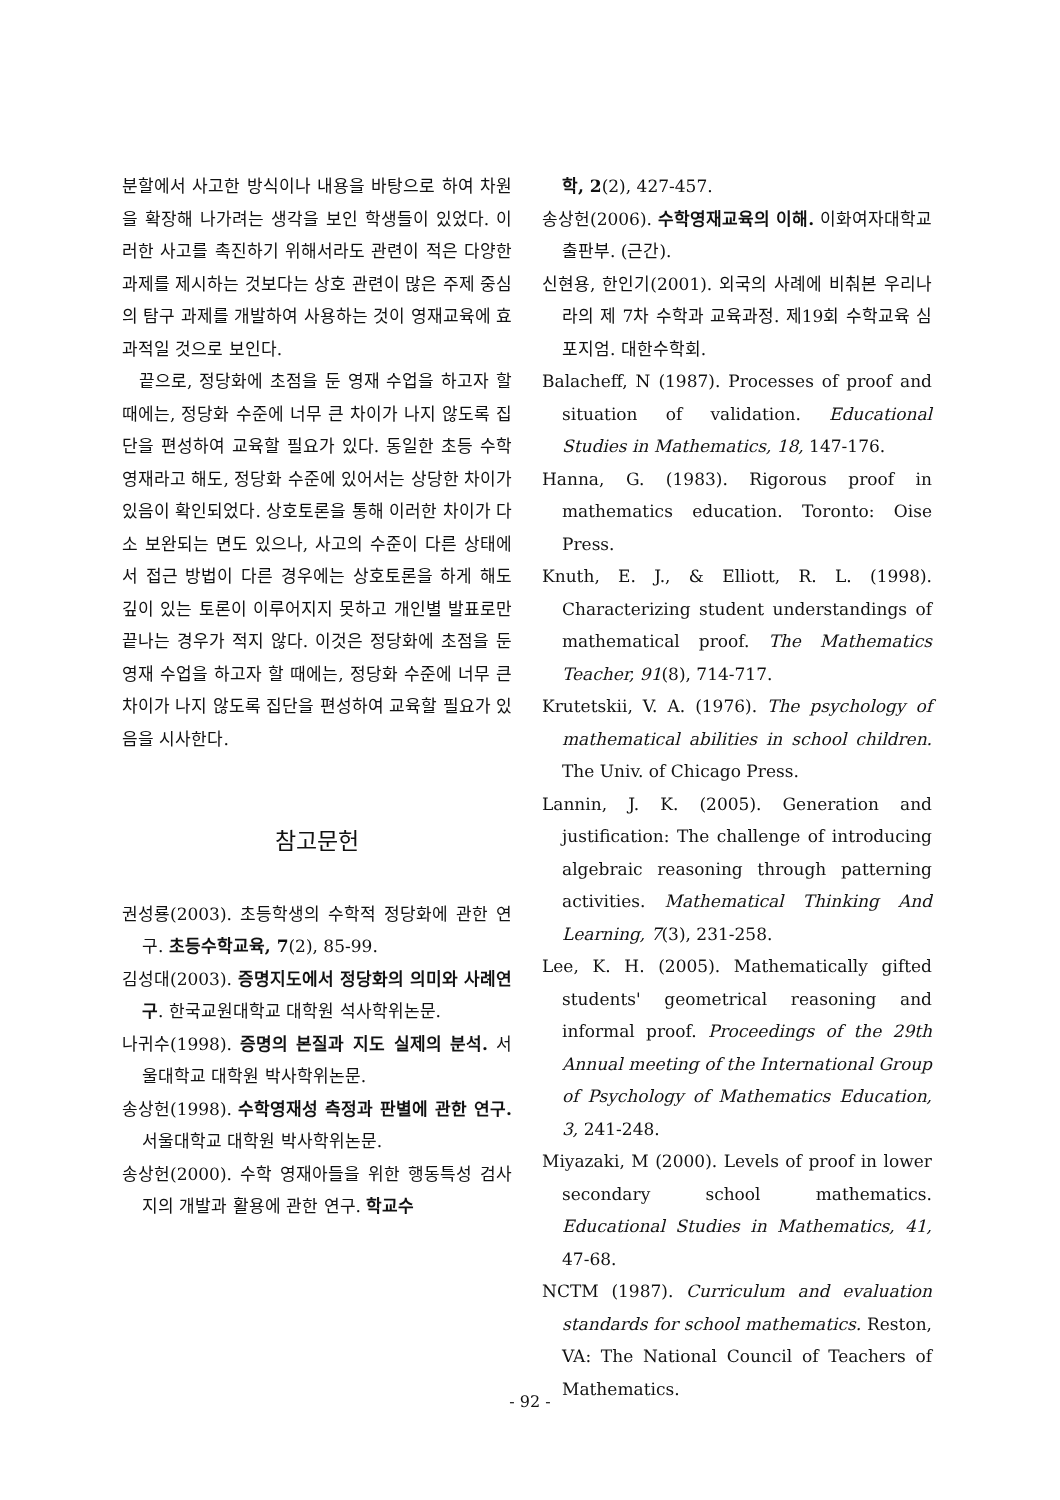분할에서 사고한 방식이나 내용을 바탕으로 하여 차원을 확장해 나가려는 생각을 보인 학생들이 있었다. 이러한 사고를 촉진하기 위해서라도 관련이 적은 다양한 과제를 제시하는 것보다는 상호 관련이 많은 주제 중심의 탐구 과제를 개발하여 사용하는 것이 영재교육에 효과적일 것으로 보인다.
끝으로, 정당화에 초점을 둔 영재 수업을 하고자 할 때에는, 정당화 수준에 너무 큰 차이가 나지 않도록 집단을 편성하여 교육할 필요가 있다. 동일한 초등 수학영재라고 해도, 정당화 수준에 있어서는 상당한 차이가 있음이 확인되었다. 상호토론을 통해 이러한 차이가 다소 보완되는 면도 있으나, 사고의 수준이 다른 상태에서 접근 방법이 다른 경우에는 상호토론을 하게 해도 깊이 있는 토론이 이루어지지 못하고 개인별 발표로만 끝나는 경우가 적지 않다. 이것은 정당화에 초점을 둔 영재 수업을 하고자 할 때에는, 정당화 수준에 너무 큰 차이가 나지 않도록 집단을 편성하여 교육할 필요가 있음을 시사한다.
참고문헌
권성룡(2003). 초등학생의 수학적 정당화에 관한 연구. 초등수학교육, 7(2), 85-99.
김성대(2003). 증명지도에서 정당화의 의미와 사례연구. 한국교원대학교 대학원 석사학위논문.
나귀수(1998). 증명의 본질과 지도 실제의 분석. 서울대학교 대학원 박사학위논문.
송상헌(1998). 수학영재성 측정과 판별에 관한 연구. 서울대학교 대학원 박사학위논문.
송상헌(2000). 수학 영재아들을 위한 행동특성 검사지의 개발과 활용에 관한 연구. 학교수
학, 2(2), 427-457.
송상헌(2006). 수학영재교육의 이해. 이화여자대학교출판부. (근간).
신현용, 한인기(2001). 외국의 사례에 비춰본 우리나라의 제 7차 수학과 교육과정. 제19회 수학교육 심포지엄. 대한수학회.
Balacheff, N (1987). Processes of proof and situation of validation. Educational Studies in Mathematics, 18, 147-176.
Hanna, G. (1983). Rigorous proof in mathematics education. Toronto: Oise Press.
Knuth, E. J., & Elliott, R. L. (1998). Characterizing student understandings of mathematical proof. The Mathematics Teacher, 91(8), 714-717.
Krutetskii, V. A. (1976). The psychology of mathematical abilities in school children. The Univ. of Chicago Press.
Lannin, J. K. (2005). Generation and justification: The challenge of introducing algebraic reasoning through patterning activities. Mathematical Thinking And Learning, 7(3), 231-258.
Lee, K. H. (2005). Mathematically gifted students' geometrical reasoning and informal proof. Proceedings of the 29th Annual meeting of the International Group of Psychology of Mathematics Education, 3, 241-248.
Miyazaki, M (2000). Levels of proof in lower secondary school mathematics. Educational Studies in Mathematics, 41, 47-68.
NCTM (1987). Curriculum and evaluation standards for school mathematics. Reston, VA: The National Council of Teachers of Mathematics.
- 92 -